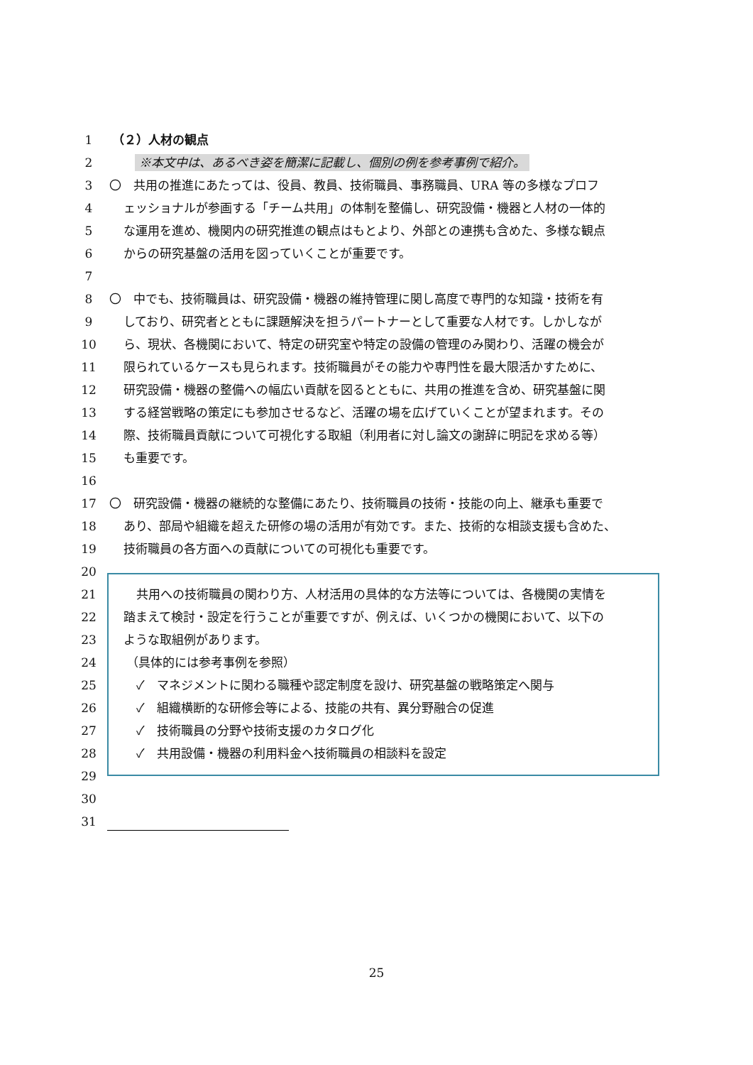1 （２）人材の観点
2 ※本文中は、あるべき姿を簡潔に記載し、個別の例を参考事例で紹介。
3 〇　共用の推進にあたっては、役員、教員、技術職員、事務職員、URA 等の多様なプロフ
4 ェッショナルが参画する「チーム共用」の体制を整備し、研究設備・機器と人材の一体的
5 な運用を進め、機関内の研究推進の観点はもとより、外部との連携も含めた、多様な観点
6 からの研究基盤の活用を図っていくことが重要です。
7
8 〇　中でも、技術職員は、研究設備・機器の維持管理に関し高度で専門的な知識・技術を有
9 しており、研究者とともに課題解決を担うパートナーとして重要な人材です。しかしなが
10 ら、現状、各機関において、特定の研究室や特定の設備の管理のみ関わり、活躍の機会が
11 限られているケースも見られます。技術職員がその能力や専門性を最大限活かすために、
12 研究設備・機器の整備への幅広い貢献を図るとともに、共用の推進を含め、研究基盤に関
13 する経営戦略の策定にも参加させるなど、活躍の場を広げていくことが望まれます。その
14 際、技術職員貢献について可視化する取組（利用者に対し論文の謝辞に明記を求める等）
15 も重要です。
16
17 〇　研究設備・機器の継続的な整備にあたり、技術職員の技術・技能の向上、継承も重要で
18 あり、部局や組織を超えた研修の場の活用が有効です。また、技術的な相談支援も含めた、
19 技術職員の各方面への貢献についての可視化も重要です。
20
21 共用への技術職員の関わり方、人材活用の具体的な方法等については、各機関の実情を
22 踏まえて検討・設定を行うことが重要ですが、例えば、いくつかの機関において、以下の
23 ような取組例があります。
24 （具体的には参考事例を参照）
25 ✓　マネジメントに関わる職種や認定制度を設け、研究基盤の戦略策定へ関与
26 ✓　組織横断的な研修会等による、技能の共有、異分野融合の促進
27 ✓　技術職員の分野や技術支援のカタログ化
28 ✓　共用設備・機器の利用料金へ技術職員の相談料を設定
29
30
31
25